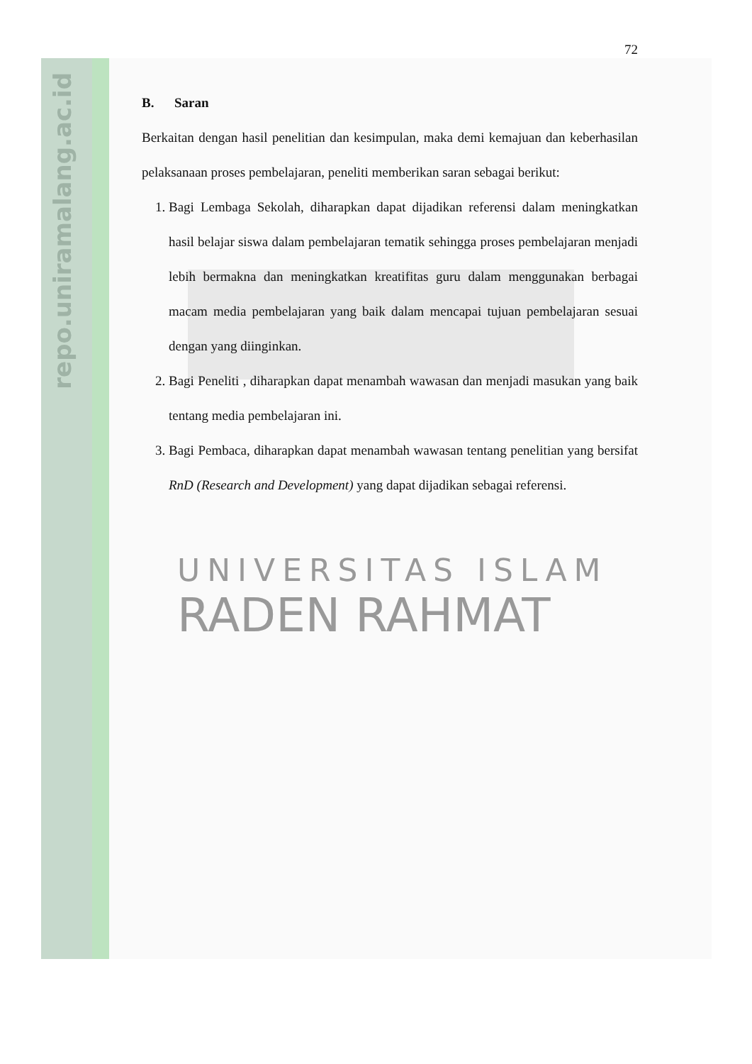repo.uniramalang.ac.id
72
B. Saran
Berkaitan dengan hasil penelitian dan kesimpulan, maka demi kemajuan dan keberhasilan pelaksanaan proses pembelajaran, peneliti memberikan saran sebagai berikut:
1. Bagi Lembaga Sekolah, diharapkan dapat dijadikan referensi dalam meningkatkan hasil belajar siswa dalam pembelajaran tematik sehingga proses pembelajaran menjadi lebih bermakna dan meningkatkan kreatifitas guru dalam menggunakan berbagai macam media pembelajaran yang baik dalam mencapai tujuan pembelajaran sesuai dengan yang diinginkan.
2. Bagi Peneliti , diharapkan dapat menambah wawasan dan menjadi masukan yang baik tentang media pembelajaran ini.
3. Bagi Pembaca, diharapkan dapat menambah wawasan tentang penelitian yang bersifat RnD (Research and Development) yang dapat dijadikan sebagai referensi.
UNIVERSITAS ISLAM
RADEN RAHMAT